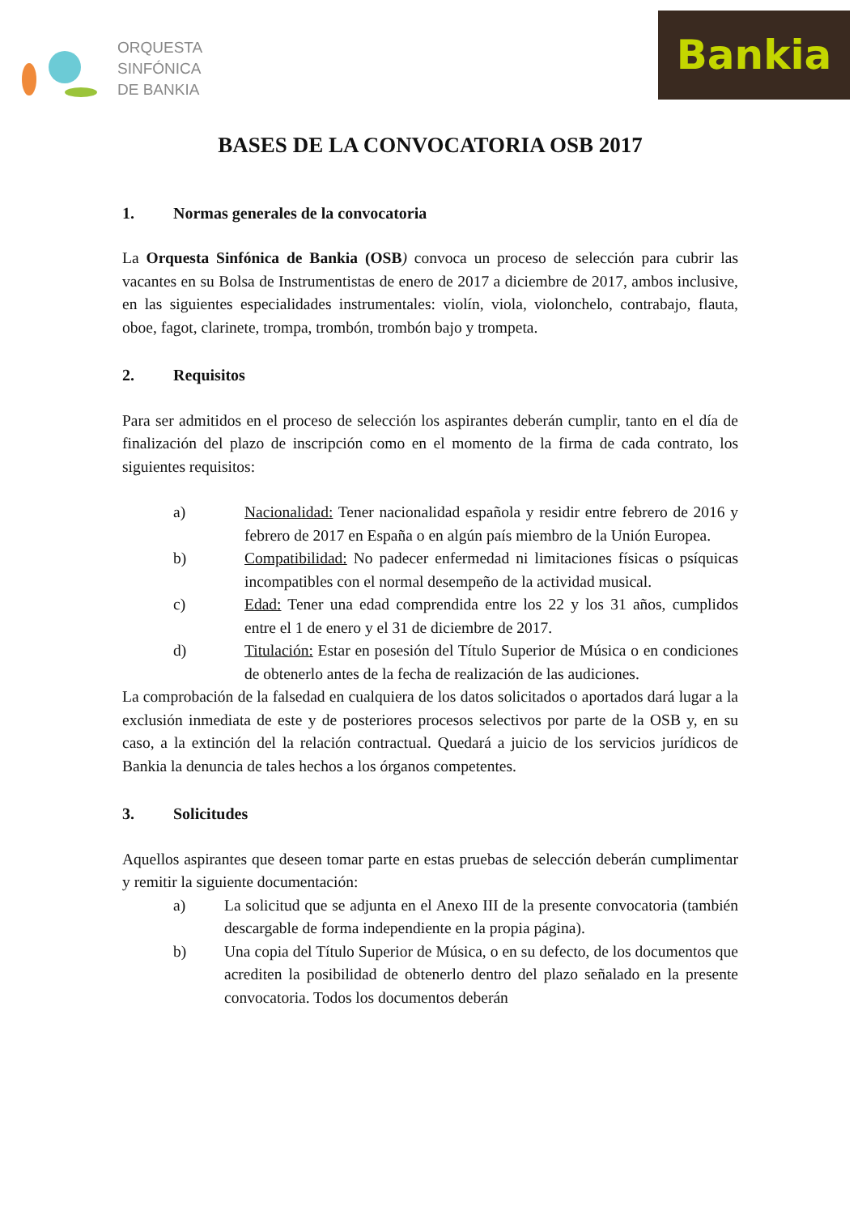ORQUESTA
SINFÓNICA
DE BANKIA
Bankia
BASES DE LA CONVOCATORIA OSB 2017
1. Normas generales de la convocatoria
La Orquesta Sinfónica de Bankia (OSB) convoca un proceso de selección para cubrir las vacantes en su Bolsa de Instrumentistas de enero de 2017 a diciembre de 2017, ambos inclusive, en las siguientes especialidades instrumentales: violín, viola, violonchelo, contrabajo, flauta, oboe, fagot, clarinete, trompa, trombón, trombón bajo y trompeta.
2. Requisitos
Para ser admitidos en el proceso de selección los aspirantes deberán cumplir, tanto en el día de finalización del plazo de inscripción como en el momento de la firma de cada contrato, los siguientes requisitos:
a) Nacionalidad: Tener nacionalidad española y residir entre febrero de 2016 y febrero de 2017 en España o en algún país miembro de la Unión Europea.
b) Compatibilidad: No padecer enfermedad ni limitaciones físicas o psíquicas incompatibles con el normal desempeño de la actividad musical.
c) Edad: Tener una edad comprendida entre los 22 y los 31 años, cumplidos entre el 1 de enero y el 31 de diciembre de 2017.
d) Titulación: Estar en posesión del Título Superior de Música o en condiciones de obtenerlo antes de la fecha de realización de las audiciones.
La comprobación de la falsedad en cualquiera de los datos solicitados o aportados dará lugar a la exclusión inmediata de este y de posteriores procesos selectivos por parte de la OSB y, en su caso, a la extinción del la relación contractual. Quedará a juicio de los servicios jurídicos de Bankia la denuncia de tales hechos a los órganos competentes.
3. Solicitudes
Aquellos aspirantes que deseen tomar parte en estas pruebas de selección deberán cumplimentar y remitir la siguiente documentación:
a) La solicitud que se adjunta en el Anexo III de la presente convocatoria (también descargable de forma independiente en la propia página).
b) Una copia del Título Superior de Música, o en su defecto, de los documentos que acrediten la posibilidad de obtenerlo dentro del plazo señalado en la presente convocatoria. Todos los documentos deberán